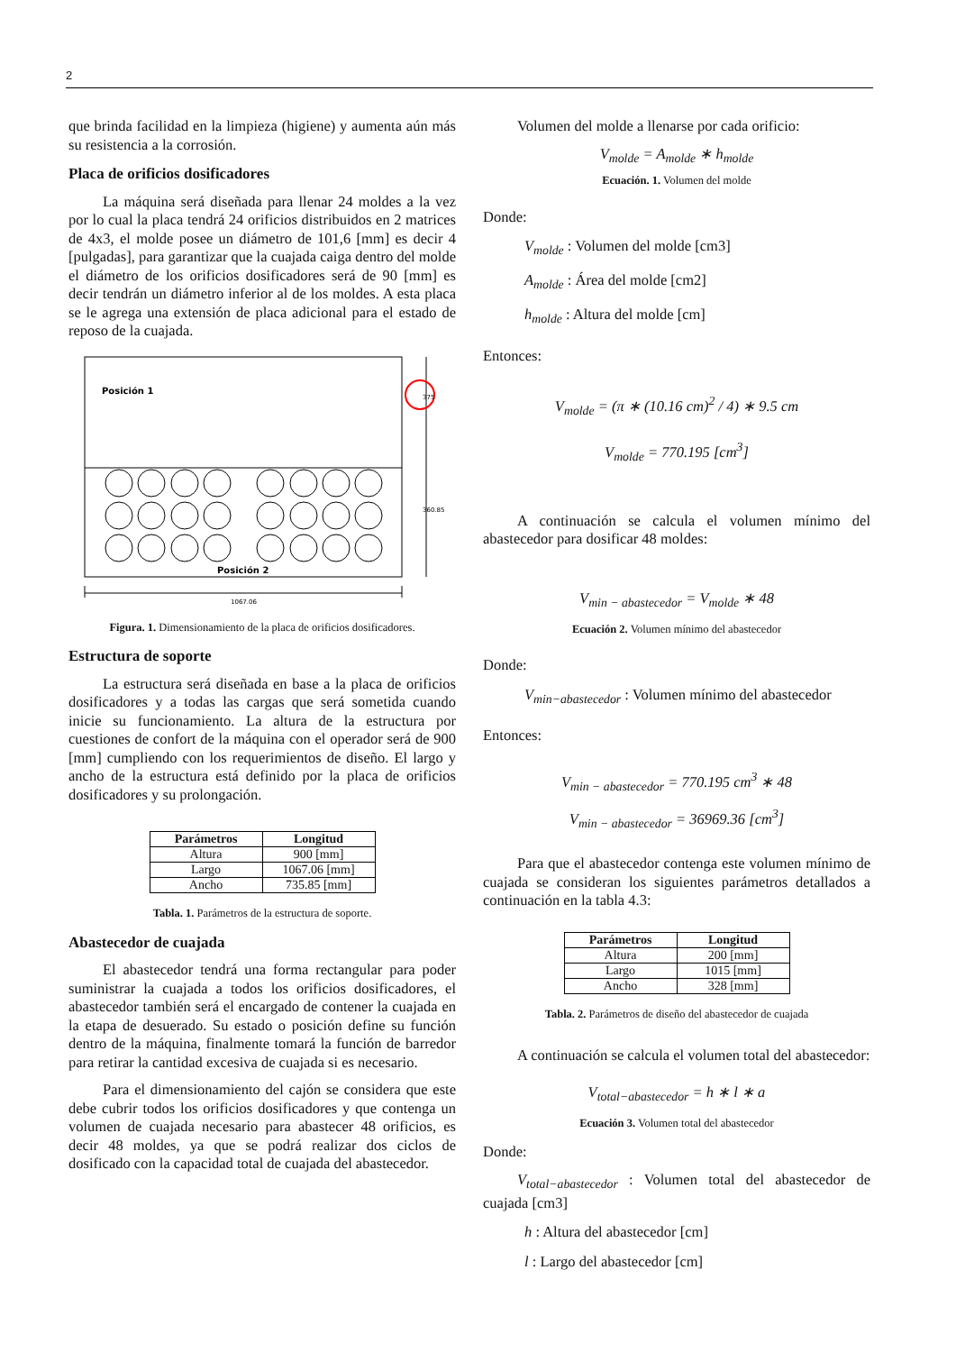2
que brinda facilidad en la limpieza (higiene) y aumenta aún más su resistencia a la corrosión.
Placa de orificios dosificadores
La máquina será diseñada para llenar 24 moldes a la vez por lo cual la placa tendrá 24 orificios distribuidos en 2 matrices de 4x3, el molde posee un diámetro de 101,6 [mm] es decir 4 [pulgadas], para garantizar que la cuajada caiga dentro del molde el diámetro de los orificios dosificadores será de 90 [mm] es decir tendrán un diámetro inferior al de los moldes. A esta placa se le agrega una extensión de placa adicional para el estado de reposo de la cuajada.
Posición 1
Posición 2
1067.06
360.85
375
Figura. 1. Dimensionamiento de la placa de orificios dosificadores.
Estructura de soporte
La estructura será diseñada en base a la placa de orificios dosificadores y a todas las cargas que será sometida cuando inicie su funcionamiento. La altura de la estructura por cuestiones de confort de la máquina con el operador será de 900 [mm] cumpliendo con los requerimientos de diseño. El largo y ancho de la estructura está definido por la placa de orificios dosificadores y su prolongación.
| Parámetros | Longitud |
| --- | --- |
| Altura | 900 [mm] |
| Largo | 1067.06 [mm] |
| Ancho | 735.85 [mm] |
Tabla. 1. Parámetros de la estructura de soporte.
Abastecedor de cuajada
El abastecedor tendrá una forma rectangular para poder suministrar la cuajada a todos los orificios dosificadores, el abastecedor también será el encargado de contener la cuajada en la etapa de desuerado. Su estado o posición define su función dentro de la máquina, finalmente tomará la función de barredor para retirar la cantidad excesiva de cuajada si es necesario.
Para el dimensionamiento del cajón se considera que este debe cubrir todos los orificios dosificadores y que contenga un volumen de cuajada necesario para abastecer 48 orificios, es decir 48 moldes, ya que se podrá realizar dos ciclos de dosificado con la capacidad total de cuajada del abastecedor.
Volumen del molde a llenarse por cada orificio:
V<sub>molde</sub> = A<sub>molde</sub> ∗ h<sub>molde</sub>
Ecuación. 1. Volumen del molde
Donde:
V<sub>molde</sub> : Volumen del molde [cm3]
A<sub>molde</sub> : Área del molde [cm2]
h<sub>molde</sub> : Altura del molde [cm]
Entonces:
V<sub>molde</sub> = (π ∗ (10.16 cm)<sup>2</sup> / 4) ∗ 9.5 cm
V<sub>molde</sub> = 770.195 [cm<sup>3</sup>]
A continuación se calcula el volumen mínimo del abastecedor para dosificar 48 moldes:
V<sub>min − abastecedor</sub> = V<sub>molde</sub> ∗ 48
Ecuación 2. Volumen mínimo del abastecedor
Donde:
V<sub>min−abastecedor</sub> : Volumen mínimo del abastecedor
Entonces:
V<sub>min − abastecedor</sub> = 770.195 cm<sup>3</sup> ∗ 48
V<sub>min − abastecedor</sub> = 36969.36 [cm<sup>3</sup>]
Para que el abastecedor contenga este volumen mínimo de cuajada se consideran los siguientes parámetros detallados a continuación en la tabla 4.3:
| Parámetros | Longitud |
| --- | --- |
| Altura | 200 [mm] |
| Largo | 1015 [mm] |
| Ancho | 328 [mm] |
Tabla. 2. Parámetros de diseño del abastecedor de cuajada
A continuación se calcula el volumen total del abastecedor:
V<sub>total−abastecedor</sub> = h ∗ l ∗ a
Ecuación 3. Volumen total del abastecedor
Donde:
V<sub>total−abastecedor</sub> : Volumen total del abastecedor de cuajada [cm3]
h : Altura del abastecedor [cm]
l : Largo del abastecedor [cm]